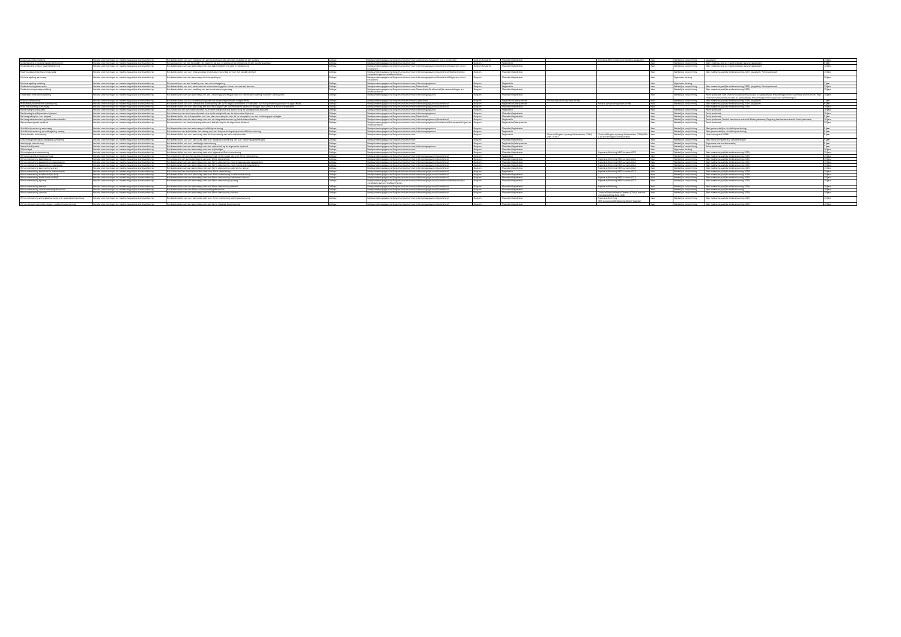| Jeugdhulpvraag melding | Sociale voorzieningen en maatschappelijke dienstverlening | Het behandelen van een melding van een jeugdhulpvraag van een jeugdige of zijn ouders | College | Basispersoonsgegevens;Burgerservicenummer;Gezondheid;Gegevens m.b.t. kind(eren) | Burgers;Kinderen | Afzender;Registratie | | Stichting MEE;Lumens;Combinatie Jeugdzorg | Nee | Wettelijke verplichting | Jeugdwet; | 15 Jaar |
| Kinderopvang en peuterspeelzaal toezicht | Sociale voorzieningen en maatschappelijke dienstverlening | Het verwerken van het resultaat van toezicht op een kinderopvangvoorziening of een peuterspeelzaal | College | Basispersoonsgegevens;Burgerservicenummer | Burgers | Registratie | | | Nee | Wettelijke verplichting | Wet kinderopvang en kwaliteitseisen peuterspeelzalen; | 5 Jaar |
| Kinderopvang kosten tegemoetkoming | Sociale voorzieningen en maatschappelijke dienstverlening | Het beoordelen van een aanvraag voor een tegemoetkoming voor kinderopvang | College | Basispersoonsgegevens;Burgerservicenummer;Inkomensgegevens;Gezondheid;Gegevens m.b.t. kind(eren) | Burgers;Kinderen | Afzender;Registratie | | | Nee | Wettelijke verplichting | Wet kinderopvang en kwaliteitseisen peuterspeelzalen; | 10 Jaar |
| Meervoudige ondersteuningsvraag | Sociale voorzieningen en maatschappelijke dienstverlening | Het behandelen van een meervoudige ondersteuningsvraag binnen het sociaal domein | College | Basispersoonsgegevens;Burgerservicenummer;Inkomensgegevens;Gezondheid;Strafrechtelijke veroordelingen en strafbare feiten | Burgers | Afzender;Registratie | | | Nee | Wettelijke verplichting | Wet maatschappelijke ondersteuning 2015; Jeugdwet; Participatiewet; | 15 Jaar |
| Minimaregeling aanvraag | Sociale voorzieningen en maatschappelijke dienstverlening | Het beoordelen van een aanvraag minimaregelingen | College | Basispersoonsgegevens;Burgerservicenummer;Inkomensgegevens;Gezondheid;Gegevens m.b.t. kind(eren) | Burgers | Afzender;Registratie | | | Nee | Algemeen belang | | 10 Jaar |
| Minimaregeling betaling | Sociale voorzieningen en maatschappelijke dienstverlening | Het verwerken van een betaling van een minimaregeling | College | Basispersoonsgegevens;Burgerservicenummer;Inkomensgegevens | Burgers | Registratie | | | Nee | Algemeen belang | | 7 Jaar |
| Ondersteuningsplan actie | Sociale voorzieningen en maatschappelijke dienstverlening | Het behandelen van een actie van het ondersteuningsplan binnen het sociaal domein | College | Basispersoonsgegevens;Burgerservicenummer;Gezondheid | Burgers | Registratie | | | Nee | Wettelijke verplichting | Wet maatschappelijke ondersteuning 2015; Jeugdwet; Participatiewet; | 15 Jaar |
| Ondersteuningsvraag melding | Sociale voorzieningen en maatschappelijke dienstverlening | Het behandelen van een melding van een ondersteuningsvraag | College | Basispersoonsgegevens;Burgerservicenummer;Gezondheid;Strafrechtelijke veroordelingen en strafbare feiten | Burgers | Afzender;Registratie | | | Nee | Wettelijke verplichting | Wet maatschappelijke ondersteuning 2015; | 15 Jaar |
| Onderzoek inkomensvrijlating | Sociale voorzieningen en maatschappelijke dienstverlening | Het beoordelen van een aanvraag van een uitkeringsgerechtigde voor de inkomstenvrijlating medisch urenbeperkt | College | Basispersoonsgegevens;Burgerservicenummer;Inkomensgegevens | Burgers | Afzender;Registratie | | | Nee | Wettelijke verplichting | Participatiewet; Wet inkomensvoorziening oudere en gedeeltelijk arbeidsongeschikte werkloze werknemers; Wet inkomensvoorziening oudere en gedeeltelijk arbeidsongeschikte gewezen zelfstandigen; | 10 Jaar |
| PGB eindafrekening | Sociale voorzieningen en maatschappelijke dienstverlening | Het behandelen van de eindafrekening van het persoonsgebonden budget (PGB) | College | Basispersoonsgegevens;Burgerservicenummer;Gezondheid | Burgers | Registratie;Ketenpartner | Sociale Verzekerings Bank (SVB) | | Nee | Wettelijke verplichting | Wet maatschappelijke ondersteuning 2015; Jeugdwet; | 7 Jaar |
| PGB zorgovereenkomst beoordeling | Sociale voorzieningen en maatschappelijke dienstverlening | Het behandelen van een verzoek tot beoordeling van een zorgovereenkomst in het kader van het persoonsgebonden budget (PGB) | College | Basispersoonsgegevens;Burgerservicenummer;Inkomensgegevens;Gezondheid | Burgers | Registratie;Ketenpartner | | Sociale Verzekerings Bank (SVB) | Nee | Wettelijke verplichting | Wet maatschappelijke ondersteuning 2015; Jeugdwet; | 5 Jaar |
| PGB-ZIN overstap aanvraag | Sociale voorzieningen en maatschappelijke dienstverlening | Het behandelen van een aanvraag om over te stappen van een PersoonsGebonden Budget naar Zorg In Natura of andersom | College | Basispersoonsgegevens;Burgerservicenummer;Inkomensgegevens;Gezondheid | Burgers | Afzender;Registratie | | | Nee | | Wet maatschappelijke ondersteuning 2015; | 15 Jaar |
| Rechtmatigheid bijstand | Sociale voorzieningen en maatschappelijke dienstverlening | Het uitvoeren van een heronderzoek naar rechtmatigheid met betrekking tot de algemene bijstand | College | Basispersoonsgegevens;Burgerservicenummer;Inkomensgegevens | Burgers | Registratie | | | Nee | Wettelijke verplichting | Participatiewet; | 10 Jaar |
| Rechtmatigheid bijzondere bijstand | Sociale voorzieningen en maatschappelijke dienstverlening | Het uitvoeren van een heronderzoek naar rechtmatigheid van de bijzondere bijstand | College | Basispersoonsgegevens;Burgerservicenummer;Inkomensgegevens | Burgers | Afzender;Registratie | | | Nee | Wettelijke verplichting | Participatiewet; | 10 Jaar |
| Re-integratie plan van aanpak | Sociale voorzieningen en maatschappelijke dienstverlening | Het behandelen van het opstellen van een plan van aanpak voor de re-integratie van een uitkeringsgerechtigde | College | Basispersoonsgegevens;Burgerservicenummer;Gezondheid | Burgers | Afzender;Registratie | | | Nee | Wettelijke verplichting | Participatiewet; | 5 Jaar |
| Re-integratievoorziening loonkostensubsidie | Sociale voorzieningen en maatschappelijke dienstverlening | Het beoordelen van een aanvraag voor een re-integratievoorziening loonkostensubsidie | College | Basispersoonsgegevens;Burgerservicenummer;Inkomensgegevens;Gezondheid | Burgers | Registratie | | | Nee | Wettelijke verplichting | Participatiewet; Besluit loonkostensubsidie Participatiewet; Regeling loonkostensubsidie Participatiewet; | 10 Jaar |
| Samenloopsignaal bijstand | Sociale voorzieningen en maatschappelijke dienstverlening | Het verwerken van samenloopsignalen met betrekking tot de algemene bijstand | College | Basispersoonsgegevens;Burgerservicenummer;Inkomensgegevens;Strafrechtelijke veroordelingen en strafbare feiten | Burgers | Registratie;Ketenpartner | | | Nee | Wettelijke verplichting | Participatiewet; | 10 Jaar |
| Schuldhulpverlening aanvraag | Sociale voorzieningen en maatschappelijke dienstverlening | Het beoordelen van een aanvraag schuldhulpverlening | College | Basispersoonsgegevens;Burgerservicenummer;Inkomensgegevens | Burgers | Afzender;Registratie | | | Nee | Wettelijke verplichting | Wet gemeentelijke schuldhulpverlening; | 5 Jaar |
| Schuldhulpverlening schuldregeling nazorg | Sociale voorzieningen en maatschappelijke dienstverlening | Het uitvoeren van activiteiten ter nazorg van een hulpverleningstraject schuldhulpverlening | College | Basispersoonsgegevens;Burgerservicenummer;Inkomensgegevens | Burgers | Registratie | | | Nee | Wettelijke verplichting | Wet gemeentelijke schuldhulpverlening; | 5 Jaar |
| Statushouder huisvesting | Sociale voorzieningen en maatschappelijke dienstverlening | Het behandelen van een aanvraag voor de huisvesting van een statushouder | College | Basispersoonsgegevens;Burgerservicenummer | Burgers | Registratie | Centraal Orgaan opvang Asielzoekers (COA) (Min. V en J) | Centraal Orgaan opvang Asielzoekers (COA) (Min. V en J);Woningbouwcoöperaties | Nee | Wettelijke verplichting | Huisvestingswet 2014; | 5 Jaar |
| Uitkeringsgerechtigde doelgroepverklaring | Sociale voorzieningen en maatschappelijke dienstverlening | Het behandelen van een aanvraag voor een doelgroepverklaring van een uitkeringsgerechtigde | College | Basispersoonsgegevens;Burgerservicenummer | Burgers | Afzender;Registratie | | | Nee | Wettelijke verplichting | Wet financiering sociale verzekeringen; | 5 Jaar |
| Voorlopige voorziening | Sociale voorzieningen en maatschappelijke dienstverlening | Het behandelen van een voorlopige voorziening | College | Basispersoonsgegevens;Burgerservicenummer | Burgers | Registratie;Ketenpartner | | | Nee | Wettelijke verplichting | Algemene wet bestuursrecht; | 5 Jaar |
| Voorschot bijstand | Sociale voorzieningen en maatschappelijke dienstverlening | Het beoordelen van een aanvraag voor een voorschot op de algemene bijstand | College | Basispersoonsgegevens;Burgerservicenummer;Inkomensgegevens | Burgers | Afzender;Registratie | | | Nee | Wettelijke verplichting | Participatiewet; | 7 Jaar |
| Wijkbudget | Sociale voorzieningen en maatschappelijke dienstverlening | Het beoordelen van een aanvraag voor een wijkbudget | College | Basispersoonsgegevens;Burgerservicenummer | Burgers | Afzender;Registratie | | | Nee | Algemeen belang | | 10 Jaar |
| Wmo algemene voorziening | Sociale voorzieningen en maatschappelijke dienstverlening | Het behandelen van een aanvraag voor een algemene Wmo voorziening | College | Basispersoonsgegevens;Burgerservicenummer | Burgers | Afzender;Registratie | | Argonaut;Stichting MEE;Lumens;GGZ | Nee | Wettelijke verplichting | Wet maatschappelijke ondersteuning 2015; | 15 Jaar |
| Wmo terugvorderingsonderzoek | Sociale voorzieningen en maatschappelijke dienstverlening | Het uitvoeren van een terugvorderingsonderzoek in het kader van een Wmo voorziening. | College | Basispersoonsgegevens;Burgerservicenummer;Inkomensgegevens;Gezondheid | Burgers | Registratie | | | Nee | Wettelijke verplichting | Wet maatschappelijke ondersteuning 2015; | 15 Jaar |
| Wmo voorziening beëindiging | Sociale voorzieningen en maatschappelijke dienstverlening | Het uitvoeren van een beëindiging van een Wmo voorziening | College | Basispersoonsgegevens;Burgerservicenummer;Inkomensgegevens;Gezondheid | Burgers | Afzender;Registratie | | Argonaut;Stichting MEE;Lumens;GGZ | Nee | Wettelijke verplichting | Wet maatschappelijke ondersteuning 2015; | 15 Jaar |
| Wmo voorziening begeleiding groepsgewijs | Sociale voorzieningen en maatschappelijke dienstverlening | Het beoordelen van een aanvraag voor een Wmo voorziening voor groepsgewijze begeleiding | College | Basispersoonsgegevens;Burgerservicenummer;Inkomensgegevens;Gezondheid | Burgers | Afzender;Registratie | | Argonaut;Stichting MEE;Lumens;GGZ | Nee | Wettelijke verplichting | Wet maatschappelijke ondersteuning 2015; | 15 Jaar |
| Wmo voorziening begeleiding individueel | Sociale voorzieningen en maatschappelijke dienstverlening | Het beoordelen van een aanvraag voor een Wmo voorziening voor individuele begeleiding | College | Basispersoonsgegevens;Burgerservicenummer;Inkomensgegevens;Gezondheid | Burgers | Afzender;Registratie | | Argonaut;Stichting MEE;Lumens;GGZ | Nee | Wettelijke verplichting | Wet maatschappelijke ondersteuning 2015; | 15 Jaar |
| Wmo voorziening beschermd wonen | Sociale voorzieningen en maatschappelijke dienstverlening | Het beoordelen van een aanvraag voor een Wmo voorziening beschermd wonen | College | Basispersoonsgegevens;Burgerservicenummer;Inkomensgegevens;Gezondheid | Burgers | Afzender;Registratie | | Argonaut;Stichting MEE;Lumens;GGZ | Nee | Wettelijke verplichting | Wet maatschappelijke ondersteuning 2015; | 15 Jaar |
| Wmo voorziening herindicatie, hercontroles | Sociale voorzieningen en maatschappelijke dienstverlening | Het uitvoeren van een herindicatie voor een Wmo voorziening | College | Basispersoonsgegevens;Burgerservicenummer;Inkomensgegevens;Gezondheid | Burgers | Registratie | | Argonaut;Stichting MEE;Lumens;GGZ | Nee | Wettelijke verplichting | Wet maatschappelijke ondersteuning 2015; | 15 Jaar |
| Wmo voorziening huishoudelijke hulp | Sociale voorzieningen en maatschappelijke dienstverlening | Het behandelen van een aanvraag voor een Wmo voorziening huishoudelijke hulp | College | Basispersoonsgegevens;Burgerservicenummer;Inkomensgegevens;Gezondheid | Burgers | Afzender;Registratie | | | Nee | Wettelijke verplichting | Wet maatschappelijke ondersteuning 2015; | 15 Jaar |
| Wmo voorziening kortdurend verblijf | Sociale voorzieningen en maatschappelijke dienstverlening | Het beoordelen van een aanvraag voor een Wmo voorziening beschermd wonen | College | Basispersoonsgegevens;Burgerservicenummer;Inkomensgegevens;Gezondheid | Burgers | Afzender;Registratie | | Argonaut;Stichting MEE;Lumens;GGZ | Nee | Wettelijke verplichting | Wet maatschappelijke ondersteuning 2015; | 15 Jaar |
| Wmo voorziening opvang | Sociale voorzieningen en maatschappelijke dienstverlening | Het beoordelen van een aanvraag voor een Wmo voorziening opvang | College | Basispersoonsgegevens;Burgerservicenummer;Inkomensgegevens;Gezondheid;Strafrechtelijke veroordelingen en strafbare feiten | Burgers | Afzender;Registratie | | Argonaut;Stichting MEE;Lumens;GGZ | Nee | Wettelijke verplichting | Wet maatschappelijke ondersteuning 2015; | 15 Jaar |
| Wmo voorziening rolstoel | Sociale voorzieningen en maatschappelijke dienstverlening | Het beoordelen van een aanvraag voor een Wmo voorziening rolstoel | College | Basispersoonsgegevens;Burgerservicenummer;Inkomensgegevens;Gezondheid | Burgers | Afzender;Registratie | | Argonaut;Stichting | Nee | Wettelijke verplichting | Wet maatschappelijke ondersteuning 2015; | 15 Jaar |
| Wmo voorziening verantwoordingsformulier | Sociale voorzieningen en maatschappelijke dienstverlening | Het beoordelen van een Wmo verantwoordingsformulier | College | Basispersoonsgegevens;Burgerservicenummer;Inkomensgegevens;Gezondheid | Burgers | Afzender;Registratie | | | Nee | Wettelijke verplichting | Wet maatschappelijke ondersteuning; | 15 Jaar |
| Wmo voorziening vervoer | Sociale voorzieningen en maatschappelijke dienstverlening | Het beoordelen van een aanvraag voor een Wmo voorziening vervoer | College | Basispersoonsgegevens;Burgerservicenummer;Inkomensgegevens;Gezondheid | Burgers | Afzender;Registratie | | Centraal Administratie Kantoor (CAK);Centrum Indicatiestelling Zorg (CIZ) | Nee | Wettelijke verplichting | Wet maatschappelijke ondersteuning 2015; | 15 Jaar |
| Wmo voorziening woningaanpassing, ook reparatie/onderhoud | Sociale voorzieningen en maatschappelijke dienstverlening | Het behandelen van een aanvraag voor een Wmo voorziening woningaanpassing | College | Basispersoonsgegevens;Burgerservicenummer;Inkomensgegevens;Gezondheid | Burgers | Afzender;Registratie | | Argonaut;Stichting MEE;Lumens;GGZ;Welzorg;Otolift Traplifen | Nee | Wettelijke verplichting | Wet maatschappelijke ondersteuning 2015; | 15 Jaar |
| Wmo voorzieningen aanvragen, maatwerkvoorziening | Sociale voorzieningen en maatschappelijke dienstverlening | Het beoordelen van een aanvraag voor een Wmo maatwerkvoorziening | College | Basispersoonsgegevens;Burgerservicenummer;Inkomensgegevens;Gezondheid | Burgers | Afzender;Registratie | | | Nee | Wettelijke verplichting | Wet maatschappelijke ondersteuning 2015; | 15 Jaar |